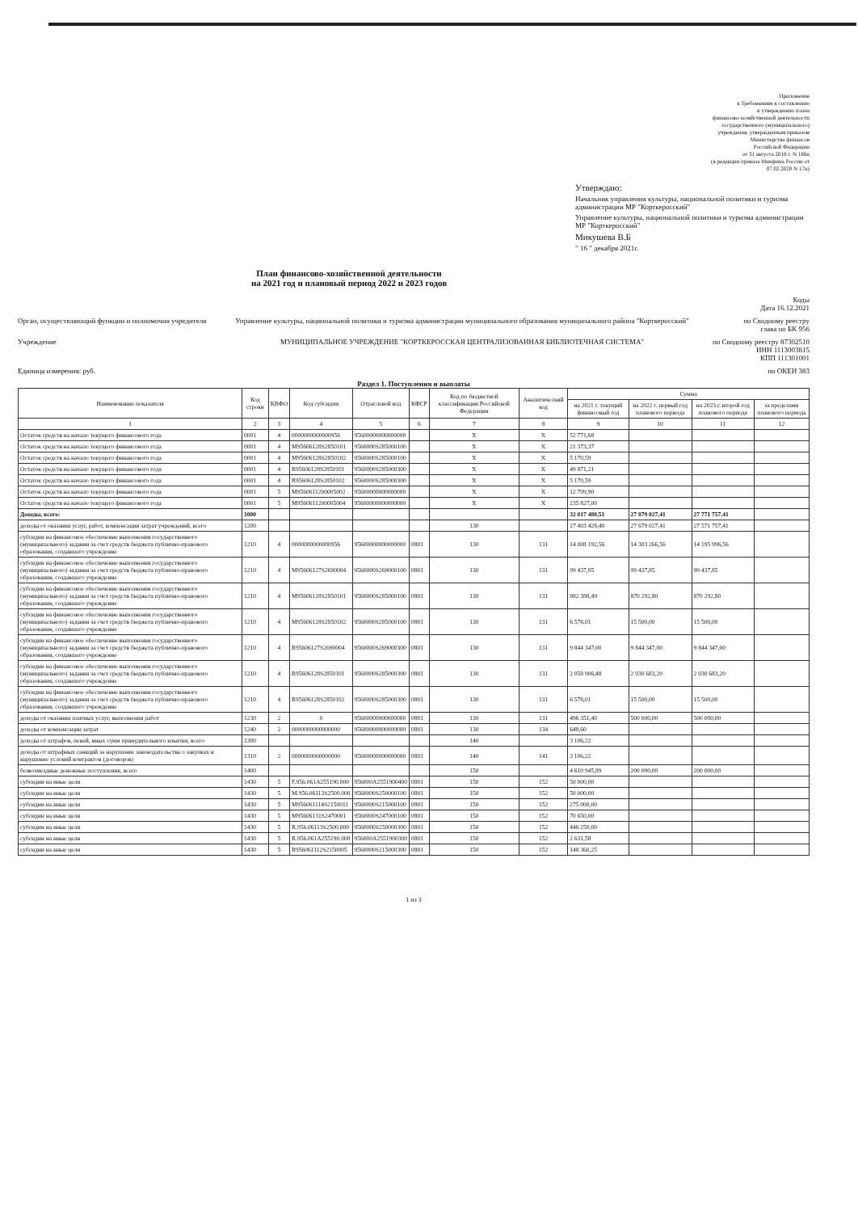Приложение
к Требованиям к составлению
и утверждению плана
финансово-хозяйственной деятельности
государственного (муниципального)
учреждения, утвержденным приказом
Министерства финансов
Российской Федерации
от 31 августа 2018 г. N 186н
(в редакции приказа Минфина России от 07.02.2020 N 17н)
Утверждаю:
Начальник управления культуры, национальной политики и туризма администрации МР "Корткеросский"
Управление культуры, национальной политики и туризма администрации МР "Корткеросский"
Микушева В.Б
" 16 " декабря 2021г.
План финансово-хозяйственной деятельности
на 2021 год и плановый период 2022 и 2023 годов
Коды
Дата 16.12.2021
Орган, осуществляющий функции и полномочия учредителя
Управление культуры, национальной политики и туризма администрации муниципального образования муниципального района "Корткеросский"
по Сводному реестру
глава по БК 956
Учреждение МУНИЦИПАЛЬНОЕ УЧРЕЖДЕНИЕ "КОРТКЕРОССКАЯ ЦЕНТРАЛИЗОВАННАЯ БИБЛИОТЕЧНАЯ СИСТЕМА"
по Сводному реестру 87302510
ИНН 1113003815
КПП 111301001
Единица измерения: руб. по ОКЕИ 383
Раздел 1. Поступления и выплаты
| Наименование показателя | Код строки | КВФО | Код субсидии | Отраслевой код | КФСР | Код по бюджетной классификации Российской Федерации | Аналитический код | Сумма | | | |
| --- | --- | --- | --- | --- | --- | --- | --- | --- | --- | --- | --- |
| | | | | | | | | на 2021 г. текущий финансовый год | на 2022 г. первый год планового периода | на 2023 г. второй год планового периода | за пределами планового периода |
| 1 | 2 | 3 | 4 | 5 | 6 | 7 | 8 | 9 | 10 | 11 | 12 |
| Остаток средств на начало текущего финансового года | 0001 | 4 | 0000000000000956 | 95600000000000000 | | X | X | 52 771,68 | | | |
| Остаток средств на начало текущего финансового года | 0001 | 4 | M95606128S2850101 | 9560000S285000100 | | X | X | 21 373,37 | | | |
| Остаток средств на начало текущего финансового года | 0001 | 4 | M95606128S2850102 | 9560000S285000100 | | X | X | 5 170,59 | | | |
| Остаток средств на начало текущего финансового года | 0001 | 4 | R95606128S2850101 | 9560000S285000300 | | X | X | 49 871,21 | | | |
| Остаток средств на начало текущего финансового года | 0001 | 4 | R95606128S2850102 | 9560000S285000300 | | X | X | 5 170,59 | | | |
| Остаток средств на начало текущего финансового года | 0001 | 5 | M9560611200005002 | 95600000000000000 | | X | X | 12 709,90 | | | |
| Остаток средств на начало текущего финансового года | 0001 | 5 | M9560611200005004 | 95600000000000000 | | X | X | 235 827,00 | | | |
| Доходы, всего: | 1000 | | | | | | | 32 017 480,51 | 27 879 027,41 | 27 771 757,41 | |
| доходы от оказания услуг, работ, компенсации затрат учреждений, всего | 1200 | | | | | 130 | | 27 403 428,40 | 27 679 027,41 | 27 571 757,41 | |
| субсидии на финансовое обеспечение выполнения государственного (муниципального) задания за счет средств бюджета публично-правового образования, создавшего учреждение | 1210 | 4 | 0000000000000956 | 95600000000000000 | 0801 | 130 | 131 | 14 008 192,56 | 14 303 266,56 | 14 195 996,56 | |
| субсидии на финансовое обеспечение выполнения государственного (муниципального) задания за счет средств бюджета публично-правового образования, создавшего учреждение | 1210 | 4 | M95606127S2690004 | 9560000S269000100 | 0801 | 130 | 131 | 99 437,85 | 99 437,85 | 99 437,85 | |
| субсидии на финансовое обеспечение выполнения государственного (муниципального) задания за счет средств бюджета публично-правового образования, создавшего учреждение | 1210 | 4 | M95606128S2850101 | 9560000S285000100 | 0801 | 130 | 131 | 882 388,49 | 870 292,80 | 870 292,80 | |
| субсидии на финансовое обеспечение выполнения государственного (муниципального) задания за счет средств бюджета публично-правового образования, создавшего учреждение | 1210 | 4 | M95606128S2850102 | 9560000S285000100 | 0801 | 130 | 131 | 6 578,01 | 15 500,00 | 15 500,00 | |
| субсидии на финансовое обеспечение выполнения государственного (муниципального) задания за счет средств бюджета публично-правового образования, создавшего учреждение | 1210 | 4 | R95606127S2690004 | 9560000S269000300 | 0801 | 130 | 131 | 9 844 347,00 | 9 844 347,00 | 9 844 347,00 | |
| субсидии на финансовое обеспечение выполнения государственного (муниципального) задания за счет средств бюджета публично-правового образования, создавшего учреждение | 1210 | 4 | R95606128S2850101 | 9560000S285000300 | 0801 | 130 | 131 | 2 058 906,48 | 2 030 683,20 | 2 030 683,20 | |
| субсидии на финансовое обеспечение выполнения государственного (муниципального) задания за счет средств бюджета публично-правового образования, создавшего учреждение | 1210 | 4 | R95606128S2850102 | 9560000S285000300 | 0801 | 130 | 131 | 6 578,01 | 15 500,00 | 15 500,00 | |
| доходы от оказания платных услуг, выполнения работ | 1230 | 2 | 0 | 95600000000000000 | 0801 | 130 | 131 | 496 351,40 | 500 000,00 | 500 000,00 | |
| доходы от компенсации затрат | 1240 | 2 | 0000000000000000 | 95600000000000000 | 0801 | 130 | 134 | 648,60 | | | |
| доходы от штрафов, пеней, иных сумм принудительного изъятия, всего | 1300 | | | | | 140 | | 3 106,22 | | | |
| доходы от штрафных санкций за нарушение законодательства о закупках и нарушение условий контрактов (договоров) | 1310 | 2 | 0000000000000000 | 95600000000000000 | 0801 | 140 | 141 | 3 106,22 | | | |
| безвозмездные денежные поступления, всего | 1400 | | | | | 150 | | 4 610 945,89 | 200 000,00 | 200 000,00 | |
| субсидии на иные цели | 1430 | 5 | F.956.061A255190.000 | 956000A2551900400 | 0801 | 150 | 152 | 50 000,00 | | | |
| субсидии на иные цели | 1430 | 5 | M.956.06113S2500.000 | 9560000S250000100 | 0801 | 150 | 152 | 50 000,00 | | | |
| субсидии на иные цели | 1430 | 5 | M956061114S2150011 | 9560000S215000100 | 0801 | 150 | 152 | 275 000,00 | | | |
| субсидии на иные цели | 1430 | 5 | M95606131S2470001 | 9560000S247000100 | 0801 | 150 | 152 | 70 650,00 | | | |
| субсидии на иные цели | 1430 | 5 | R.956.06113S2500.000 | 9560000S250000300 | 0801 | 150 | 152 | 446 250,00 | | | |
| субсидии на иные цели | 1430 | 5 | R.956.061A255190.000 | 956000A2551900300 | 0801 | 150 | 152 | 2 631,58 | | | |
| субсидии на иные цели | 1430 | 5 | R956061112S2150005 | 9560000S215000300 | 0801 | 150 | 152 | 148 360,25 | | | |
1 из 3